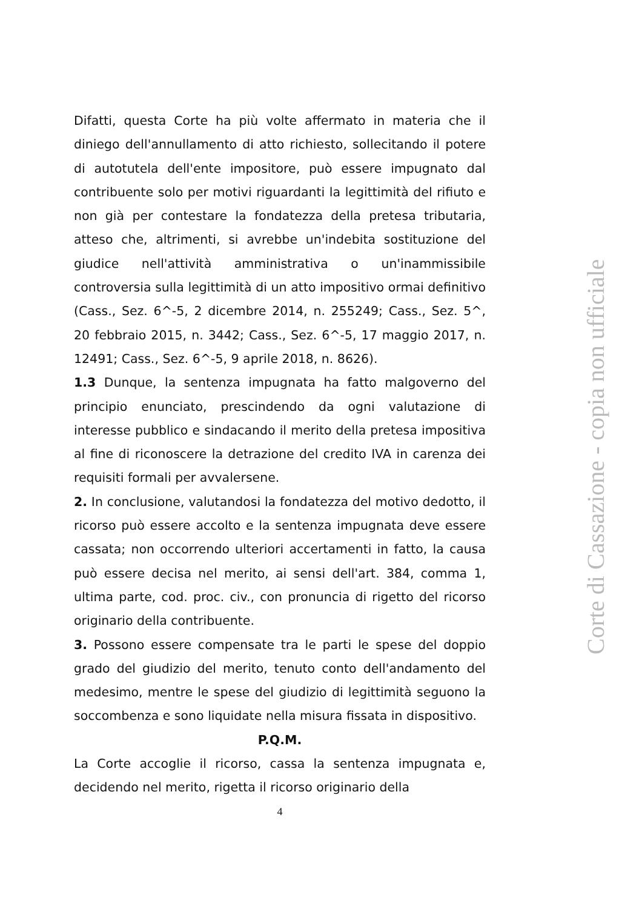Difatti, questa Corte ha più volte affermato in materia che il diniego dell'annullamento di atto richiesto, sollecitando il potere di autotutela dell'ente impositore, può essere impugnato dal contribuente solo per motivi riguardanti la legittimità del rifiuto e non già per contestare la fondatezza della pretesa tributaria, atteso che, altrimenti, si avrebbe un'indebita sostituzione del giudice nell'attività amministrativa o un'inammissibile controversia sulla legittimità di un atto impositivo ormai definitivo (Cass., Sez. 6^-5, 2 dicembre 2014, n. 255249; Cass., Sez. 5^, 20 febbraio 2015, n. 3442; Cass., Sez. 6^-5, 17 maggio 2017, n. 12491; Cass., Sez. 6^-5, 9 aprile 2018, n. 8626).
1.3 Dunque, la sentenza impugnata ha fatto malgoverno del principio enunciato, prescindendo da ogni valutazione di interesse pubblico e sindacando il merito della pretesa impositiva al fine di riconoscere la detrazione del credito IVA in carenza dei requisiti formali per avvalersene.
2. In conclusione, valutandosi la fondatezza del motivo dedotto, il ricorso può essere accolto e la sentenza impugnata deve essere cassata; non occorrendo ulteriori accertamenti in fatto, la causa può essere decisa nel merito, ai sensi dell'art. 384, comma 1, ultima parte, cod. proc. civ., con pronuncia di rigetto del ricorso originario della contribuente.
3. Possono essere compensate tra le parti le spese del doppio grado del giudizio del merito, tenuto conto dell'andamento del medesimo, mentre le spese del giudizio di legittimità seguono la soccombenza e sono liquidate nella misura fissata in dispositivo.
P.Q.M.
La Corte accoglie il ricorso, cassa la sentenza impugnata e, decidendo nel merito, rigetta il ricorso originario della
4
Corte di Cassazione - copia non ufficiale